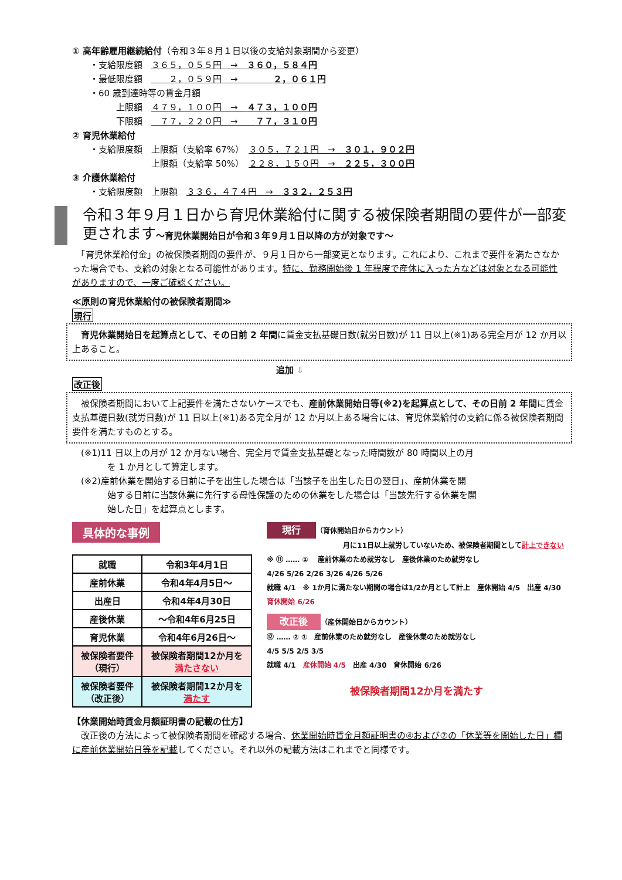① 高年齢雇用継続給付（令和３年８月１日以後の支給対象期間から変更）
・支給限度額　３６５，０５５円　→　３６０，５８４円
・最低限度額　　　２，０５９円　→　　　　２，０６１円
・60 歳到達時等の賃金月額
　　　上限額　４７９，１００円　→　４７３，１００円
　　　下限額　　７７，２２０円　→　　７７，３１０円
② 育児休業給付
・支給限度額　上限額（支給率 67%）　３０５，７２１円　→　３０１，９０２円
　　　　　　　上限額（支給率 50%）　２２８，１５０円　→　２２５，３００円
③ 介護休業給付
・支給限度額　上限額　３３６，４７４円　→　３３２，２５３円
令和３年９月１日から育児休業給付に関する被保険者期間の要件が一部変更されます～育児休業開始日が令和３年９月１日以降の方が対象です～
　「育児休業給付金」の被保険者期間の要件が、９月１日から一部変更となります。これにより、これまで要件を満たさなかった場合でも、支給の対象となる可能性があります。特に、勤務開始後 1 年程度で産休に入った方などは対象となる可能性がありますので、一度ご確認ください。
≪原則の育児休業給付の被保険者期間≫
現行
　育児休業開始日を起算点として、その日前 2 年間に賃金支払基礎日数(就労日数)が 11 日以上(※1)ある完全月が 12 か月以上あること。
追加 ⇩
改正後
　被保険者期間において上記要件を満たさないケースでも、産前休業開始日等(※2)を起算点として、その日前 2 年間に賃金支払基礎日数(就労日数)が 11 日以上(※1)ある完全月が 12 か月以上ある場合には、育児休業給付の支給に係る被保険者期間要件を満たすものとする。
(※1)11 日以上の月が 12 か月ない場合、完全月で賃金支払基礎となった時間数が 80 時間以上の月
　　　を 1 か月として算定します。
(※2)産前休業を開始する日前に子を出生した場合は「当該子を出生した日の翌日」、産前休業を開
　　　始する日前に当該休業に先行する母性保護のための休業をした場合は「当該先行する休業を開
　　　始した日」を起算点とします。
具体的な事例
| 就職 | 令和3年4月1日 |
| 産前休業 | 令和4年4月5日～ |
| 出産日 | 令和4年4月30日 |
| 産後休業 | ～令和4年6月25日 |
| 育児休業 | 令和4年6月26日～ |
| 被保険者要件 （現行） | 被保険者期間12か月を 満たさない |
| 被保険者要件 （改正後） | 被保険者期間12か月を 満たす |
現行 （育休開始日からカウント）
月に11日以上就労していないため、被保険者期間として計上できない
※ ⑪ …… ① 　産前休業のため就労なし　産後休業のため就労なし
4/26 5/26 2/26 3/26 4/26 5/26
就職 4/1　※ 1か月に満たない期間の場合は1/2か月として計上　産休開始 4/5　出産 4/30　育休開始 6/26
改正後 （産休開始日からカウント）
⑫ …… ② ①　産前休業のため就労なし　産後休業のため就労なし
4/5 5/5 2/5 3/5
就職 4/1　産休開始 4/5　出産 4/30　育休開始 6/26
被保険者期間12か月を満たす
【休業開始時賃金月額証明書の記載の仕方】
　改正後の方法によって被保険者期間を確認する場合、休業開始時賃金月額証明書の④および⑦の「休業等を開始した日」欄に産前休業開始日等を記載してください。それ以外の記載方法はこれまでと同様です。